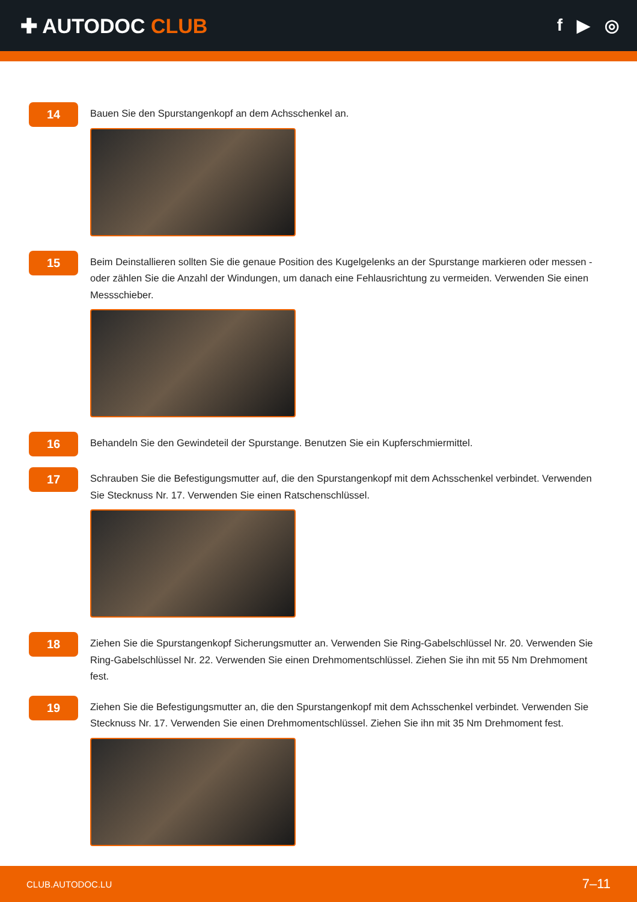✚ AUTODOC CLUB
f ▶ ◎
14
Bauen Sie den Spurstangenkopf an dem Achsschenkel an.
15
Beim Deinstallieren sollten Sie die genaue Position des Kugelgelenks an der Spurstange markieren oder messen - oder zählen Sie die Anzahl der Windungen, um danach eine Fehlausrichtung zu vermeiden. Verwenden Sie einen Messschieber.
16
Behandeln Sie den Gewindeteil der Spurstange. Benutzen Sie ein Kupferschmiermittel.
17
Schrauben Sie die Befestigungsmutter auf, die den Spurstangenkopf mit dem Achsschenkel verbindet. Verwenden Sie Stecknuss Nr. 17. Verwenden Sie einen Ratschenschlüssel.
18
Ziehen Sie die Spurstangenkopf Sicherungsmutter an. Verwenden Sie Ring-Gabelschlüssel Nr. 20. Verwenden Sie Ring-Gabelschlüssel Nr. 22. Verwenden Sie einen Drehmomentschlüssel. Ziehen Sie ihn mit 55 Nm Drehmoment fest.
19
Ziehen Sie die Befestigungsmutter an, die den Spurstangenkopf mit dem Achsschenkel verbindet. Verwenden Sie Stecknuss Nr. 17. Verwenden Sie einen Drehmomentschlüssel. Ziehen Sie ihn mit 35 Nm Drehmoment fest.
CLUB.AUTODOC.LU 7–11